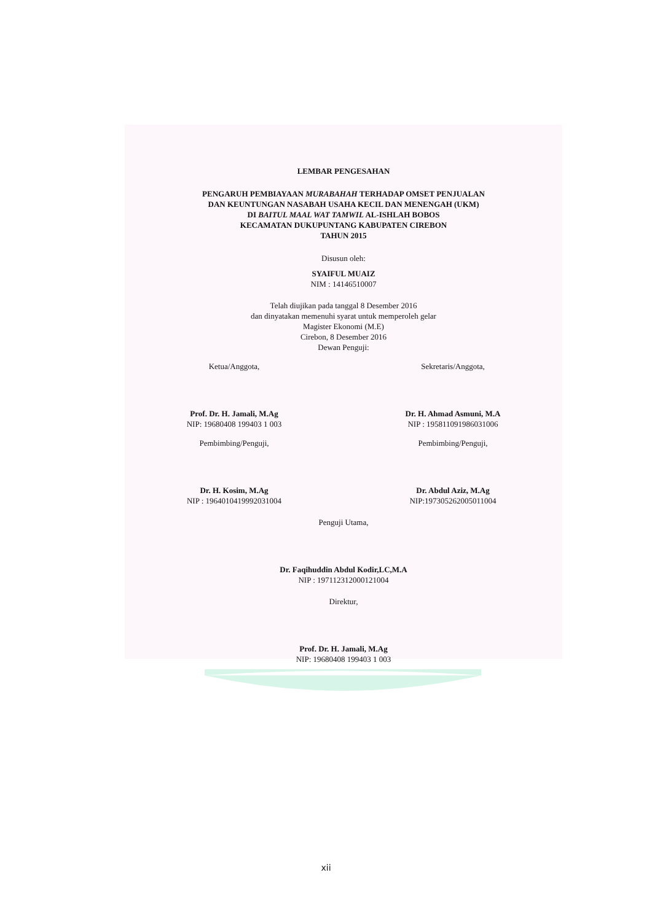LEMBAR PENGESAHAN
PENGARUH PEMBIAYAAN MURABAHAH TERHADAP OMSET PENJUALAN
DAN KEUNTUNGAN NASABAH USAHA KECIL DAN MENENGAH (UKM)
DI BAITUL MAAL WAT TAMWIL AL-ISHLAH BOBOS
KECAMATAN DUKUPUNTANG KABUPATEN CIREBON
TAHUN 2015
Disusun oleh:
SYAIFUL MUAIZ
NIM : 14146510007
Telah diujikan pada tanggal 8 Desember 2016
dan dinyatakan memenuhi syarat untuk memperoleh gelar
Magister Ekonomi (M.E)
Cirebon, 8 Desember 2016
Dewan Penguji:
Ketua/Anggota,
Prof. Dr. H. Jamali, M.Ag
NIP: 19680408 199403 1 003
Sekretaris/Anggota,
Dr. H. Ahmad Asmuni, M.A
NIP : 195811091986031006
Pembimbing/Penguji,
Dr. H. Kosim, M.Ag
NIP : 196401041999203100​4
Pembimbing/Penguji,
Dr. Abdul Aziz, M.Ag
NIP:197305262005011004
Penguji Utama,
Dr. Faqihuddin Abdul Kodir,LC,M.A
NIP : 197112312000121004
Direktur,
Prof. Dr. H. Jamali, M.Ag
NIP: 19680408 199403 1 003
xii